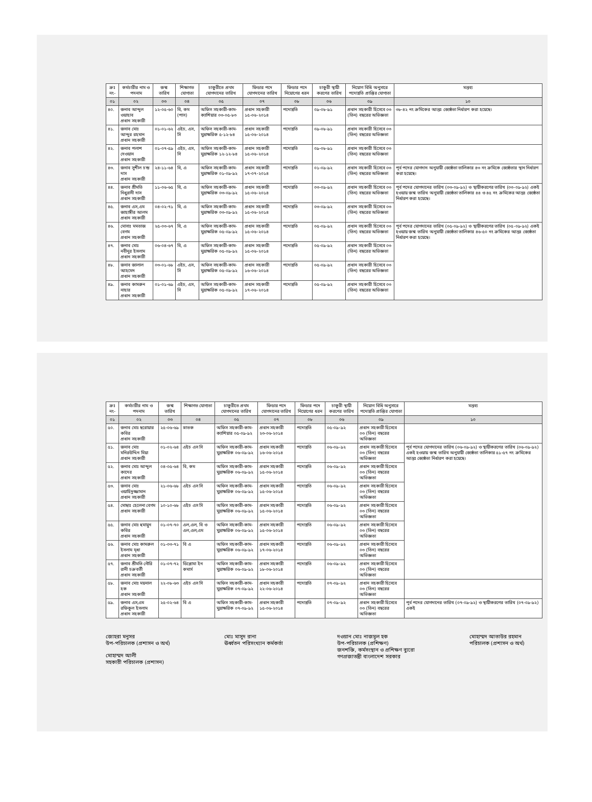| ক্রঃ নং- | কর্মচারীর নাম ও পদনাম | জন্ম তারিখ | শিক্ষাগত যোগ্যতা | চাকুরীতে প্রথম যোগদানের তারিখ | ফিডার পদে যোগদানের তারিখ | ফিডার পদে নিয়োগের ধরন | চাকুরী স্থায়ী করণের তারিখ | নিয়োগ বিধি অনুসারে পদোন্নতি প্রাপ্তির যোগ্যতা | মন্তব্য |
| --- | --- | --- | --- | --- | --- | --- | --- | --- | --- |
| ০১ | ০২ | ০৩ | ০৪ | ০৫ | ০৭ | ০৮ | ০৬ | ০৯ | ১০ |
| ৪০. | জনাব আব্দুল ওয়াহাব প্রধান সহকারী | ১২-০৫-৬০ | বি, কম (পাস) | অফিস সহকারী-কাম-ক্যাশিয়ার ০৩-০৫-৮৩ | প্রধান সহকারী ১৫-০৬-২০১৪ | পদোন্নতি | ০৯-০৮-৯১ | প্রধান সহকারী হিসেবে ০৩ (তিন) বছরের অভিজ্ঞতা | ৩৮-৪২ নং ক্রমিকের আন্তঃ জ্যেষ্ঠতা নির্ধারণ করা হয়েছে। |
| ৪১. | জনাব মোঃ আব্দুর রহমান প্রধান সহকারী | ০১-০১-৬২ | এইচ, এস, সি | অফিস সহকারী-কাম-মুদ্রাক্ষরিক ৫-১২-৮৪ | প্রধান সহকারী ১৫-০৬-২০১৪ | পদোন্নতি | ০৯-০৮-৯১ | প্রধান সহকারী হিসেবে ০৩ (তিন) বছরের অভিজ্ঞতা | |
| ৪২. | জনাব পলাশ দেওয়ান প্রধান সহকারী | ০১-০৭-৫৯ | এইচ, এস, সি | অফিস সহকারী-কাম-মুদ্রাক্ষরিক ১২-১২-৮৪ | প্রধান সহকারী ১৫-০৬-২০১৪ | পদোন্নতি | ০৯-০৮-৯১ | প্রধান সহকারী হিসেবে ০৩ (তিন) বছরের অভিজ্ঞতা | |
| ৪৩. | জনাব সুশীল চন্দ্র দাস প্রধান সহকারী | ২৪-১১-৬৪ | বি, এ | অফিস সহকারী-কাম-মুদ্রাক্ষরিক ০১-০৯-৯২ | প্রধান সহকারী ১৭-০৭-২০১৪ | পদোন্নতি | ০১-০৯-৯২ | প্রধান সহকারী হিসেবে ০৩ (তিন) বছরের অভিজ্ঞতা | পূর্ব পদের যোগদান অনুযায়ী জ্যেষ্ঠতা তালিকার ৪৩ নং ক্রমিকে জ্যেষ্ঠতার স্থান নির্ধারণ করা হয়েছে। |
| ৪৪. | জনাব শ্রীমতি নিধুরানী দাস প্রধান সহকারী | ১১-০৬-৬৫ | বি, এ | অফিস সহকারী-কাম-মুদ্রাক্ষরিক ০৩-০৯-৯২ | প্রধান সহকারী ১৫-০৬-২০১৪ | পদোন্নতি | ০৩-০৯-৯২ | প্রধান সহকারী হিসেবে ০৩ (তিন) বছরের অভিজ্ঞতা | পূর্ব পদের যোগদানের তারিখ (০৩-০৯-৯২) ও স্থায়ীকরণের তারিখ (০৩-০৯-৯২) একই হওয়ায় জন্ম তারিখ অনুযায়ী জ্যেষ্ঠতা তালিকার ৪৪ ও ৪৫ নং ক্রমিকের আন্তঃ জ্যেষ্ঠতা নির্ধারণ করা হয়েছে। |
| ৪৫. | জনাব এস,এম জাহাঙ্গীর আলম প্রধান সহকারী | ০৪-০২-৭১ | বি, এ | অফিস সহকারী-কাম-মুদ্রাক্ষরিক ০৩-০৯-৯২ | প্রধান সহকারী ১৫-০৬-২০১৪ | পদোন্নতি | ০৩-০৯-৯২ | প্রধান সহকারী হিসেবে ০৩ (তিন) বছরের অভিজ্ঞতা | |
| ৪৬. | মোসাঃ মমতাজ বেগম প্রধান সহকারী | ২৫-০৩-৬৭ | বি, এ | অফিস সহকারী-কাম-মুদ্রাক্ষরিক ০৫-০৯-৯২ | প্রধান সহকারী ১৫-০৬-২০১৪ | পদোন্নতি | ০৫-০৯-৯২ | প্রধান সহকারী হিসেবে ০৩ (তিন) বছরের অভিজ্ঞতা | পূর্ব পদের যোগদানের তারিখ (০৫-০৯-৯২) ও স্থায়ীকরণের তারিখ (০৫-০৯-৯২) একই হওয়ায় জন্ম তারিখ অনুযায়ী জ্যেষ্ঠতা তালিকার ৪৬-৫০ নং ক্রমিকের আন্তঃ জ্যেষ্ঠতা নির্ধারণ করা হয়েছে। |
| ৪৭. | জনাব মোঃ নবীনুর ইসলাম প্রধান সহকারী | ০৬-০৪-৬৭ | বি, এ | অফিস সহকারী-কাম-মুদ্রাক্ষরিক ০৫-০৯-৯২ | প্রধান সহকারী ১৫-০৬-২০১৪ | পদোন্নতি | ০৫-০৯-৯২ | প্রধান সহকারী হিসেবে ০৩ (তিন) বছরের অভিজ্ঞতা | |
| ৪৮. | জনাব জালাল আহমেদ প্রধান সহকারী | ০৩-০১-৬৮ | এইচ, এস, সি | অফিস সহকারী-কাম-মুদ্রাক্ষরিক ০৫-০৯-৯২ | প্রধান সহকারী ১৬-০৬-২০১৪ | পদোন্নতি | ০৫-০৯-৯২ | প্রধান সহকারী হিসেবে ০৩ (তিন) বছরের অভিজ্ঞতা | |
| ৪৯. | জনাব কামরুন নাহার প্রধান সহকারী | ০১-০১-৬৯ | এইচ, এস, সি | অফিস সহকারী-কাম-মুদ্রাক্ষরিক ০৫-০৯-৯২ | প্রধান সহকারী ১৭-০৬-২০১৪ | পদোন্নতি | ০৫-০৯-৯২ | প্রধান সহকারী হিসেবে ০৩ (তিন) বছরের অভিজ্ঞতা | |
| ক্রঃ নং- | কর্মচারীর নাম ও পদনাম | জন্ম তারিখ | শিক্ষাগত যোগ্যতা | চাকুরীতে প্রথম যোগদানের তারিখ | ফিডার পদে যোগদানের তারিখ | ফিডার পদে নিয়োগের ধরন | চাকুরী স্থায়ী করণের তারিখ | নিয়োগ বিধি অনুসারে পদোন্নতি প্রাপ্তির যোগ্যতা | মন্তব্য |
| --- | --- | --- | --- | --- | --- | --- | --- | --- | --- |
| ০১ | ০২ | ০৩ | ০৪ | ০৫ | ০৭ | ০৮ | ০৬ | ০৯ | ১০ |
| ৫০. | জনাব মোঃ ছরোয়ার কবির প্রধান সহকারী | ২৫-০৬-৬৯ | স্নাতক | অফিস সহকারী-কাম-ক্যাশিয়ার ০৫-০৯-৯২ | প্রধান সহকারী ২৩-০৬-২০১৪ | পদোন্নতি | ০৫-০৯-৯২ | প্রধান সহকারী হিসেবে ০৩ (তিন) বছরের অভিজ্ঞতা | |
| ৫১. | জনাব মোঃ মনিরউদ্দিন মিয়া প্রধান সহকারী | ০১-০২-৬৪ | এইচ এস সি | অফিস সহকারী-কাম-মুদ্রাক্ষরিক ০৬-০৯-৯২ | প্রধান সহকারী ১৬-০৬-২০১৪ | পদোন্নতি | ০৬-০৯-৯২ | প্রধান সহকারী হিসেবে ০৩ (তিন) বছরের অভিজ্ঞতা | পূর্ব পদের যোগদানের তারিখ (০৬-০৯-৯২) ও স্থায়ীকরণের তারিখ (০৬-০৯-৯২) একই হওয়ায় জন্ম তারিখ অনুযায়ী জ্যেষ্ঠতা তালিকার ৫১-৫৭ নং ক্রমিকের আন্তঃ জ্যেষ্ঠতা নির্ধারণ করা হয়েছে। |
| ৫২. | জনাব মোঃ আব্দুল কাদের প্রধান সহকারী | ০৪-০৫-৬৪ | বি, কম | অফিস সহকারী-কাম-মুদ্রাক্ষরিক ০৬-০৯-৯২ | প্রধান সহকারী ১৫-০৬-২০১৪ | পদোন্নতি | ০৬-০৯-৯২ | প্রধান সহকারী হিসেবে ০৩ (তিন) বছরের অভিজ্ঞতা | |
| ৫৩. | জনাব মোঃ ওয়াহিদুজ্জামান প্রধান সহকারী | ২১-০৬-৬৮ | এইচ এস সি | অফিস সহকারী-কাম-মুদ্রাক্ষরিক ০৬-০৯-৯২ | প্রধান সহকারী ১৫-০৬-২০১৪ | পদোন্নতি | ০৬-০৯-৯২ | প্রধান সহকারী হিসেবে ০৩ (তিন) বছরের অভিজ্ঞতা | |
| ৫৪. | মোছাঃ হেলেনা বেগম প্রধান সহকারী | ১০-১০-৬৮ | এইচ এস সি | অফিস সহকারী-কাম-মুদ্রাক্ষরিক ০৬-০৯-৯২ | প্রধান সহকারী ১৫-০৬-২০১৪ | পদোন্নতি | ০৬-০৯-৯২ | প্রধান সহকারী হিসেবে ০৩ (তিন) বছরের অভিজ্ঞতা | |
| ৫৫. | জনাব মোঃ হুমায়ুন কবির প্রধান সহকারী | ০১-০৭-৭০ | এল,এল, বি ও এল,এল,এম | অফিস সহকারী-কাম-মুদ্রাক্ষরিক ০৬-০৯-৯২ | প্রধান সহকারী ১৫-০৬-২০১৪ | পদোন্নতি | ০৬-০৯-৯২ | প্রধান সহকারী হিসেবে ০৩ (তিন) বছরের অভিজ্ঞতা | |
| ৫৬. | জনাব মোঃ কামরুল ইসলাম মৃধা প্রধান সহকারী | ০১-০৩-৭১ | বি এ | অফিস সহকারী-কাম-মুদ্রাক্ষরিক ০৬-০৯-৯২ | প্রধান সহকারী ১৭-০৬-২০১৪ | পদোন্নতি | ০৬-০৯-৯২ | প্রধান সহকারী হিসেবে ০৩ (তিন) বছরের অভিজ্ঞতা | |
| ৫৭. | জনাব শ্রীমতি গৌরি রানী চক্রবর্তী প্রধান সহকারী | ০১-০৭-৭২ | ডিপ্লোমা ইন কমার্স | অফিস সহকারী-কাম-মুদ্রাক্ষরিক ০৬-০৯-৯২ | প্রধান সহকারী ১৮-০৬-২০১৪ | পদোন্নতি | ০৬-০৯-৯২ | প্রধান সহকারী হিসেবে ০৩ (তিন) বছরের অভিজ্ঞতা | |
| ৫৮. | জনাব মোঃ ময়নাল হক প্রধান সহকারী | ২২-০৮-৬৩ | এইচ এস সি | অফিস সহকারী-কাম-মুদ্রাক্ষরিক ০৭-০৯-৯২ | প্রধান সহকারী ২২-০৬-২০১৪ | পদোন্নতি | ০৭-০৯-৯২ | প্রধান সহকারী হিসেবে ০৩ (তিন) বছরের অভিজ্ঞতা | |
| ৫৯. | জনাব এস,এম রফিকুল ইসলাম প্রধান সহকারী | ২৫-০২-৬৪ | বি এ | অফিস সহকারী-কাম-মুদ্রাক্ষরিক ০৭-০৯-৯২ | প্রধান সহকারী ১৫-০৬-২০১৪ | পদোন্নতি | ০৭-০৯-৯২ | প্রধান সহকারী হিসেবে ০৩ (তিন) বছরের অভিজ্ঞতা | পূর্ব পদের যোগদানের তারিখ (০৭-০৯-৯২) ও স্থায়ীকরণের তারিখ (০৭-০৯-৯২) একই |
জোহরা মনুসর
উপ-পরিচালক (প্রশাসন ও অর্থ)
মোহাম্মদ আলী
সহকারী পরিচালক (প্রশাসন)
মোঃ মাসুদ রানা
ঊর্ধ্বতন পরিসংখ্যান কর্মকর্তা
দওয়ান মোঃ নাজমুল হক
উপ-পরিচালক (প্রশিক্ষণ)
জনশক্তি, কর্মসংস্থান ও প্রশিক্ষণ ব্যুরো
গণপ্রজাতন্ত্রী বাংলাদেশ সরকার
মোহাম্মদ আতাউর রহমান
পরিচালক (প্রশাসন ও অর্থ)